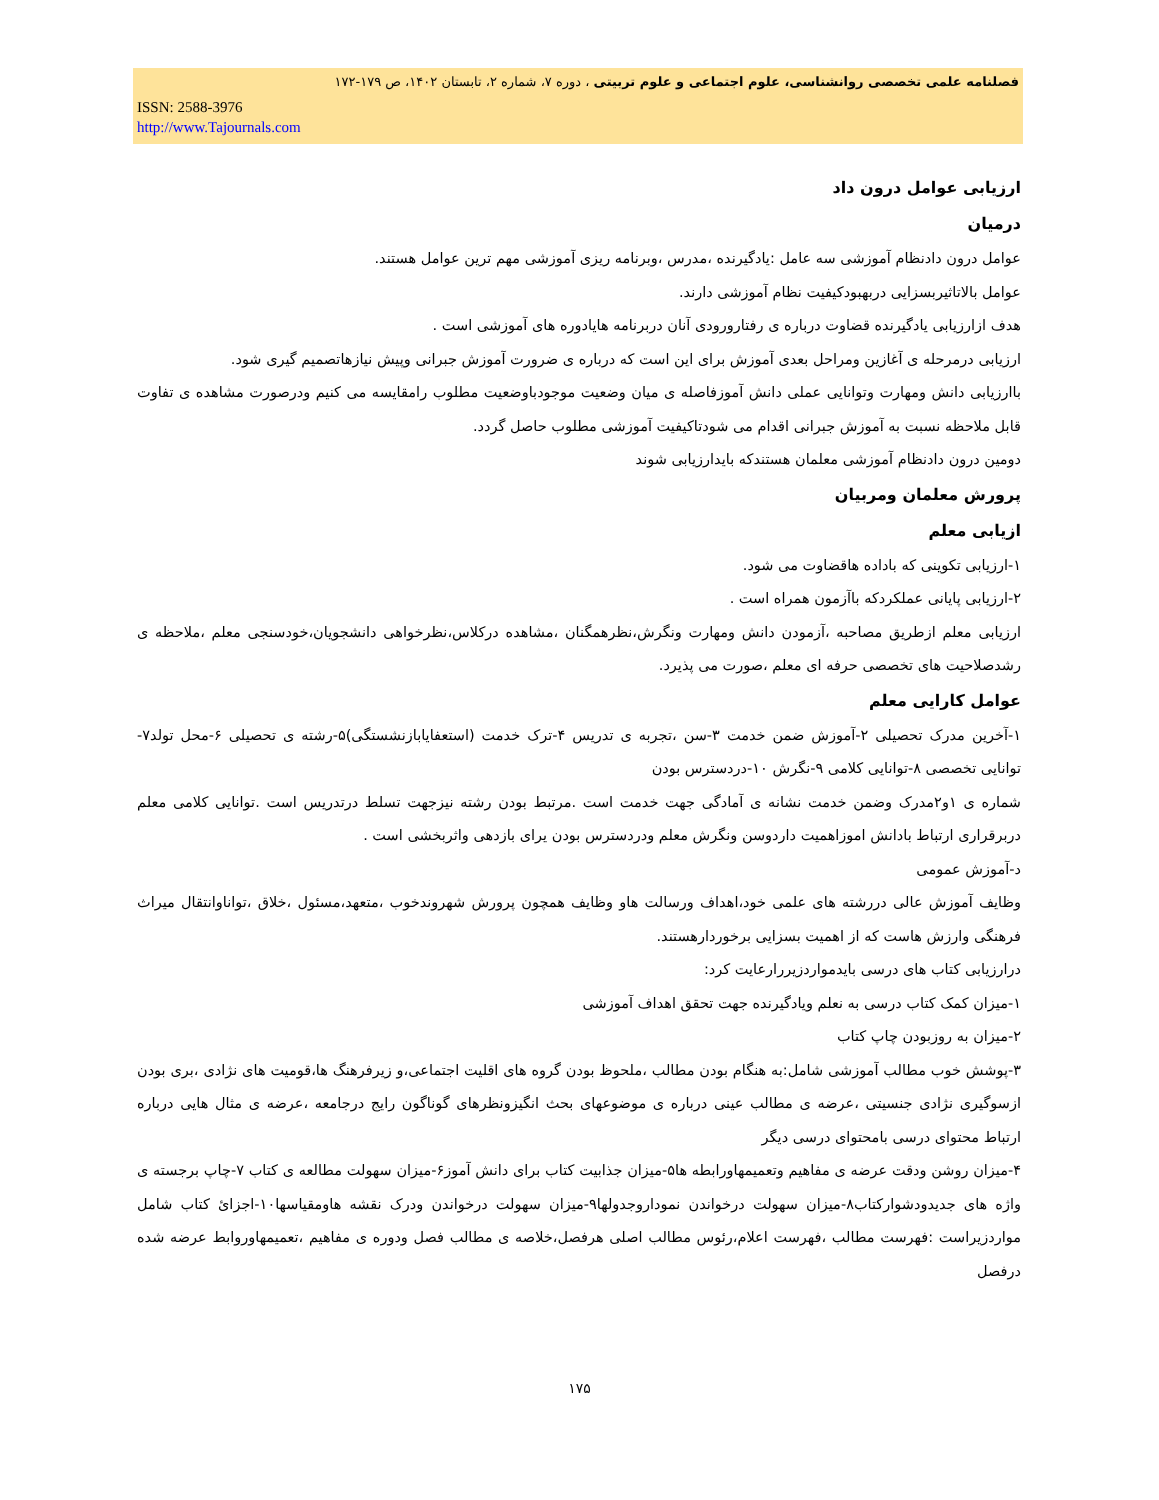فصلنامه علمی تخصصی روانشناسی، علوم اجتماعی و علوم تربیتی ، دوره ۷، شماره ۲، تابستان ۱۴۰۲، ص ۱۷۹-۱۷۲
ISSN: 2588-3976
http://www.Tajournals.com
ارزیابی عوامل درون داد
درمیان
عوامل درون دادنظام آموزشی سه عامل :یادگیرنده ،مدرس ،وبرنامه ریزی آموزشی مهم ترین عوامل هستند.
عوامل بالاتاثیربسزایی دربهبودکیفیت نظام آموزشی دارند.
هدف ازارزیابی یادگیرنده قضاوت درباره ی رفتارورودی آنان دربرنامه هایادوره های آموزشی است .
ارزیابی درمرحله ی آغازین ومراحل بعدی آموزش برای این است که درباره ی ضرورت آموزش جبرانی وپیش نیازهاتصمیم گیری شود.
باارزیابی دانش ومهارت وتوانایی عملی دانش آموزفاصله ی میان وضعیت موجودباوضعیت مطلوب رامقایسه می کنیم ودرصورت مشاهده ی تفاوت قابل ملاحظه نسبت به آموزش جبرانی اقدام می شودتاکیفیت آموزشی مطلوب حاصل گردد.
دومین درون دادنظام آموزشی معلمان هستندکه بایدارزیابی شوند
پرورش معلمان ومربیان
ازیابی معلم
۱-ارزیابی تکوینی که باداده هاقضاوت می شود.
۲-ارزیابی پایانی عملکردکه باآزمون همراه است .
ارزیابی معلم ازطریق مصاحبه ،آزمودن دانش ومهارت ونگرش،نظرهمگنان ،مشاهده درکلاس،نظرخواهی دانشجویان،خودسنجی معلم ،ملاحظه ی رشدصلاحیت های تخصصی حرفه ای معلم ،صورت می پذیرد.
عوامل کارایی معلم
۱-آخرین مدرک تحصیلی ۲-آموزش ضمن خدمت ۳-سن ،تجربه ی تدریس ۴-ترک خدمت (استعفایابازنشستگی)۵-رشته ی تحصیلی ۶-محل تولد۷-توانایی تخصصی ۸-توانایی کلامی ۹-نگرش ۱۰-دردسترس بودن
شماره ی ۱و۲مدرک وضمن خدمت نشانه ی آمادگی جهت خدمت است .مرتبط بودن رشته نیزجهت تسلط درتدریس است .توانایی کلامی معلم دربرقراری ارتباط بادانش اموزاهمیت داردوسن ونگرش معلم ودردسترس بودن یرای بازدهی واثربخشی است .
د-آموزش عمومی
وظایف آموزش عالی دررشته های علمی خود،اهداف ورسالت هاو وظایف همچون پرورش شهروندخوب ،متعهد،مسئول ،خلاق ،تواناوانتقال میراث فرهنگی وارزش هاست که از اهمیت بسزایی برخوردارهستند.
درارزیابی کتاب های درسی بایدمواردزیررارعایت کرد:
۱-میزان کمک کتاب درسی به نعلم ویادگیرنده جهت تحقق اهداف آموزشی
۲-میزان به روزبودن چاپ کتاب
۳-پوشش خوب مطالب آموزشی شامل:به هنگام بودن مطالب ،ملحوظ بودن گروه های اقلیت اجتماعی،و زیرفرهنگ ها،قومیت های نژادی ،بری بودن ازسوگیری نژادی جنسیتی ،عرضه ی مطالب عینی درباره ی موضوعهای بحث انگیزونظرهای گوناگون رایج درجامعه ،عرضه ی مثال هایی درباره ارتباط محتوای درسی بامحتوای درسی دیگر
۴-میزان روشن ودقت عرضه ی مفاهیم وتعمیمهاورابطه ها۵-میزان جذابیت کتاب برای دانش آموز۶-میزان سهولت مطالعه ی کتاب ۷-چاپ برجسته ی واژه های جدیدودشوارکتاب۸-میزان سهولت درخواندن نموداروجدولها۹-میزان سهولت درخواندن ودرک نقشه هاومقیاسها۱۰-اجزائ کتاب شامل مواردزیراست :فهرست مطالب ،فهرست اعلام،رئوس مطالب اصلی هرفصل،خلاصه ی مطالب فصل ودوره ی مفاهیم ،تعمیمهاوروابط عرضه شده درفصل
۱۷۵